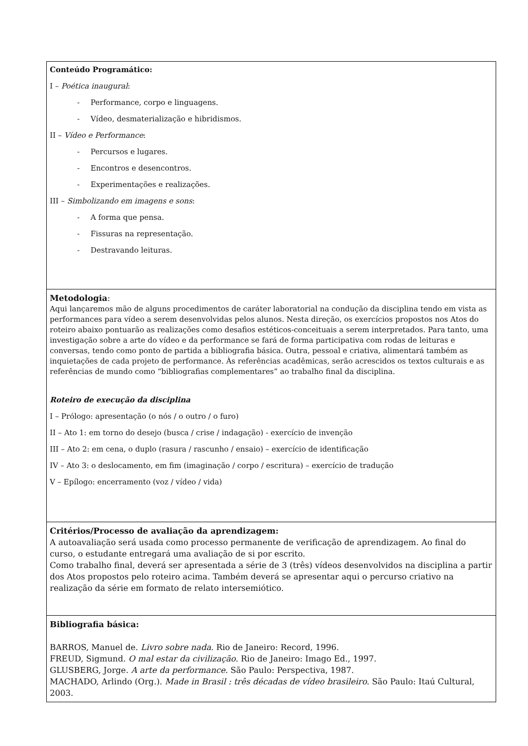| Conteúdo Programático: I – Poética inaugural : - Performance, corpo e linguagens. - Vídeo, desmaterialização e hibridismos. II – Vídeo e Performance : - Percursos e lugares. - Encontros e desencontros. - Experimentações e realizações. III – Simbolizando em imagens e sons : - A forma que pensa. - Fissuras na representação. - Destravando leituras. |
| Metodologia : Aqui lançaremos mão de alguns procedimentos de caráter laboratorial na condução da disciplina tendo em vista as performances para vídeo a serem desenvolvidas pelos alunos. Nesta direção, os exercícios propostos nos Atos do roteiro abaixo pontuarão as realizações como desafios estéticos-conceituais a serem interpretados. Para tanto, uma investigação sobre a arte do vídeo e da performance se fará de forma participativa com rodas de leituras e conversas, tendo como ponto de partida a bibliografia básica. Outra, pessoal e criativa, alimentará também as inquietações de cada projeto de performance. Às referências acadêmicas, serão acrescidos os textos culturais e as referências de mundo como “bibliografias complementares” ao trabalho final da disciplina. Roteiro de execução da disciplina I – Prólogo: apresentação (o nós / o outro / o furo) II – Ato 1: em torno do desejo (busca / crise / indagação) - exercício de invenção III – Ato 2: em cena, o duplo (rasura / rascunho / ensaio) – exercício de identificação IV – Ato 3: o deslocamento, em fim (imaginação / corpo / escritura) – exercício de tradução V – Epílogo: encerramento (voz / vídeo / vida) |
| Critérios/Processo de avaliação da aprendizagem: A autoavaliação será usada como processo permanente de verificação de aprendizagem. Ao final do curso, o estudante entregará uma avaliação de si por escrito. Como trabalho final, deverá ser apresentada a série de 3 (três) vídeos desenvolvidos na disciplina a partir dos Atos propostos pelo roteiro acima. Também deverá se apresentar aqui o percurso criativo na realização da série em formato de relato intersemiótico. |
| Bibliografia básica: BARROS, Manuel de. Livro sobre nada . Rio de Janeiro: Record, 1996. FREUD, Sigmund. O mal estar da civilização . Rio de Janeiro: Imago Ed., 1997. GLUSBERG, Jorge. A arte da performance . São Paulo: Perspectiva, 1987. MACHADO, Arlindo (Org.). Made in Brasil : três décadas de vídeo brasileiro . São Paulo: Itaú Cultural, 2003. |